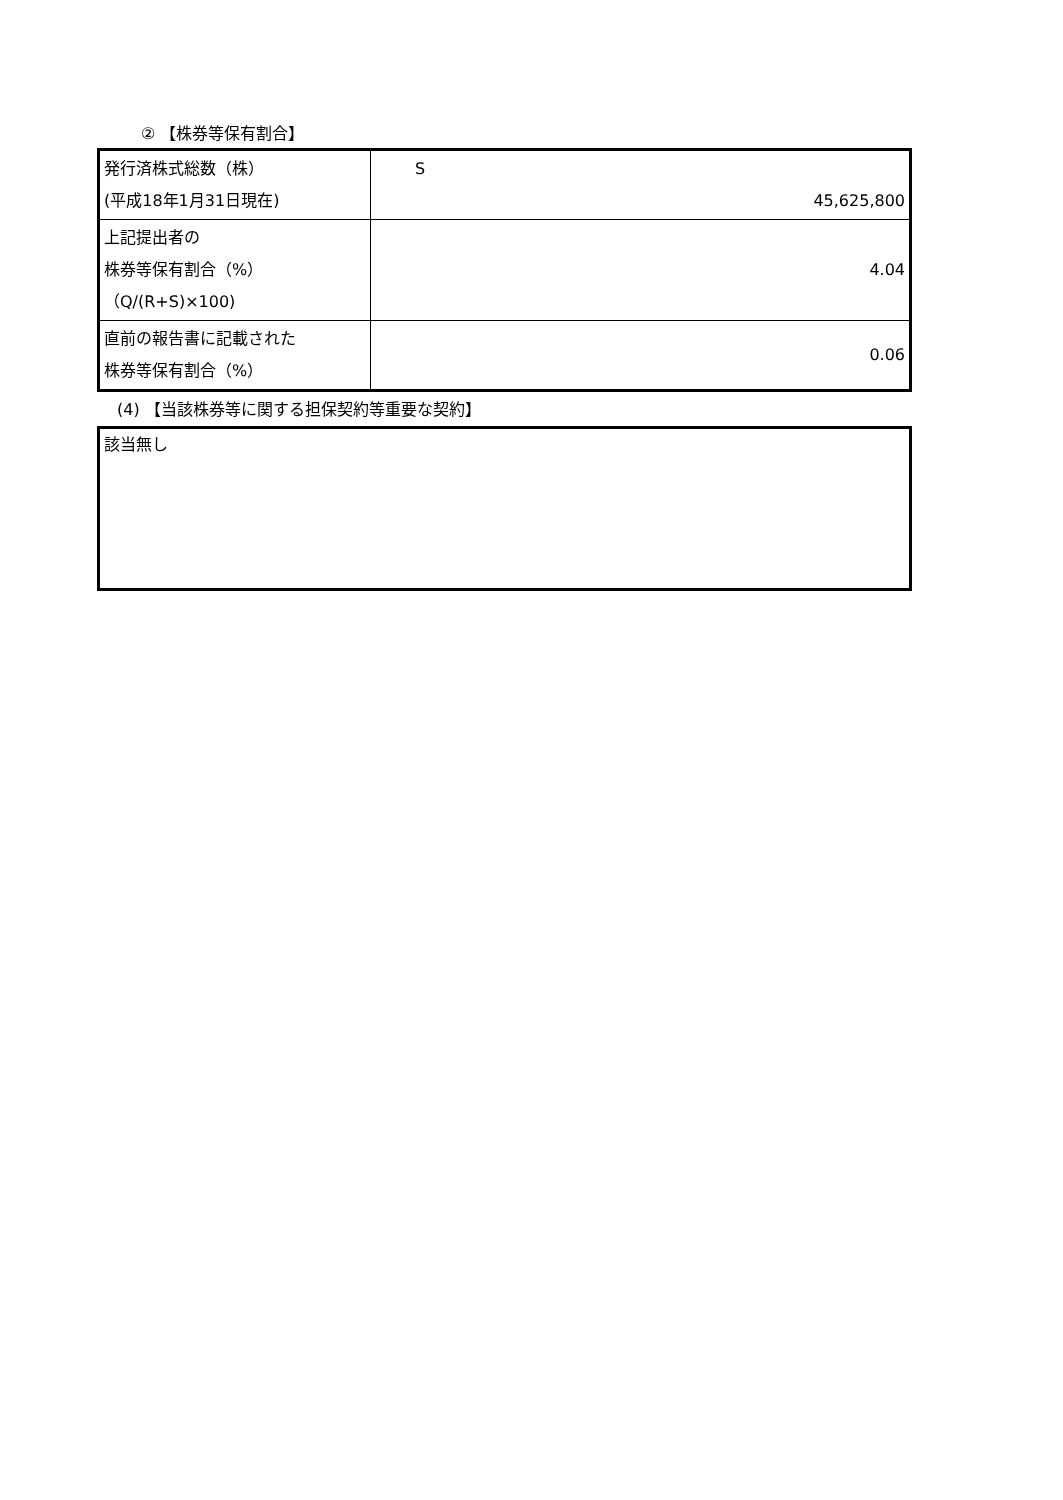② 【株券等保有割合】
| 発行済株式総数（株） (平成18年1月31日現在) | S 45,625,800 |
| 上記提出者の 株券等保有割合（%） （Q/(R+S)×100) | 4.04 |
| 直前の報告書に記載された 株券等保有割合（%） | 0.06 |
(4) 【当該株券等に関する担保契約等重要な契約】
該当無し